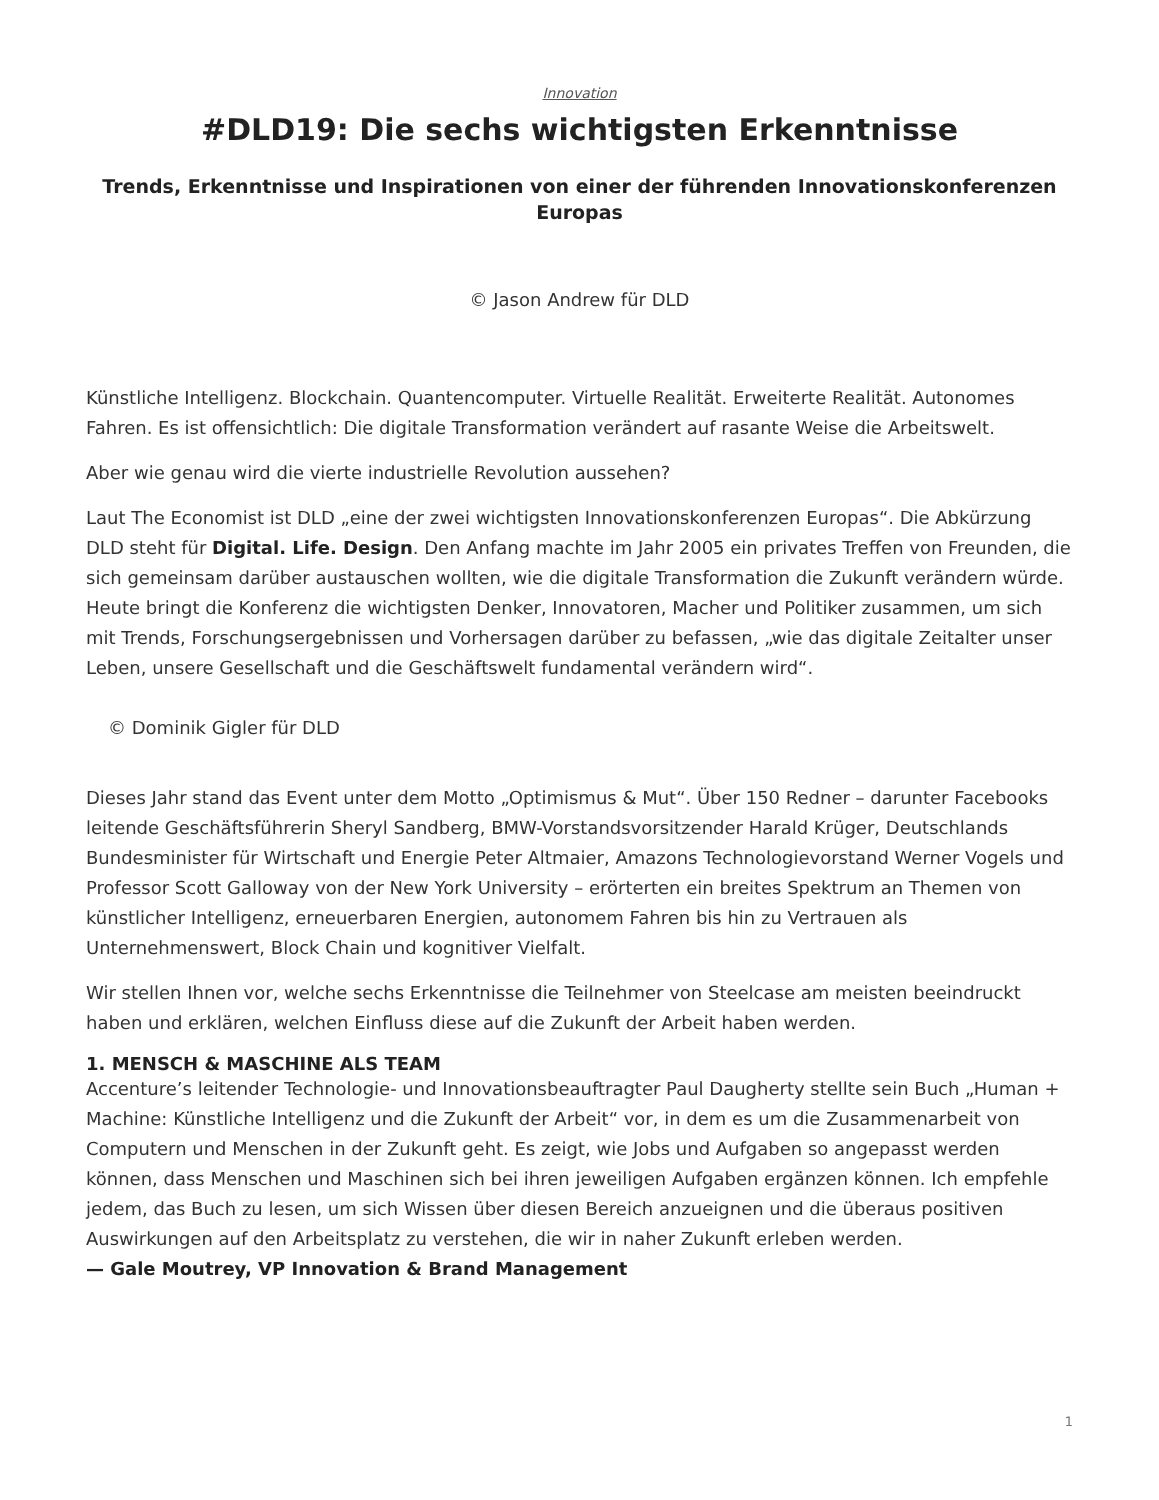Innovation
#DLD19: Die sechs wichtigsten Erkenntnisse
Trends, Erkenntnisse und Inspirationen von einer der führenden Innovationskonferenzen Europas
© Jason Andrew für DLD
Künstliche Intelligenz. Blockchain. Quantencomputer. Virtuelle Realität. Erweiterte Realität. Autonomes Fahren. Es ist offensichtlich: Die digitale Transformation verändert auf rasante Weise die Arbeitswelt.
Aber wie genau wird die vierte industrielle Revolution aussehen?
Laut The Economist ist DLD „eine der zwei wichtigsten Innovationskonferenzen Europas“. Die Abkürzung DLD steht für Digital. Life. Design. Den Anfang machte im Jahr 2005 ein privates Treffen von Freunden, die sich gemeinsam darüber austauschen wollten, wie die digitale Transformation die Zukunft verändern würde. Heute bringt die Konferenz die wichtigsten Denker, Innovatoren, Macher und Politiker zusammen, um sich mit Trends, Forschungsergebnissen und Vorhersagen darüber zu befassen, „wie das digitale Zeitalter unser Leben, unsere Gesellschaft und die Geschäftswelt fundamental verändern wird“.
© Dominik Gigler für DLD
Dieses Jahr stand das Event unter dem Motto „Optimismus & Mut“. Über 150 Redner – darunter Facebooks leitende Geschäftsführerin Sheryl Sandberg, BMW-Vorstandsvorsitzender Harald Krüger, Deutschlands Bundesminister für Wirtschaft und Energie Peter Altmaier, Amazons Technologievorstand Werner Vogels und Professor Scott Galloway von der New York University – erörterten ein breites Spektrum an Themen von künstlicher Intelligenz, erneuerbaren Energien, autonomem Fahren bis hin zu Vertrauen als Unternehmenswert, Block Chain und kognitiver Vielfalt.
Wir stellen Ihnen vor, welche sechs Erkenntnisse die Teilnehmer von Steelcase am meisten beeindruckt haben und erklären, welchen Einfluss diese auf die Zukunft der Arbeit haben werden.
1. MENSCH & MASCHINE ALS TEAM
Accenture’s leitender Technologie- und Innovationsbeauftragter Paul Daugherty stellte sein Buch „Human + Machine: Künstliche Intelligenz und die Zukunft der Arbeit“ vor, in dem es um die Zusammenarbeit von Computern und Menschen in der Zukunft geht. Es zeigt, wie Jobs und Aufgaben so angepasst werden können, dass Menschen und Maschinen sich bei ihren jeweiligen Aufgaben ergänzen können. Ich empfehle jedem, das Buch zu lesen, um sich Wissen über diesen Bereich anzueignen und die überaus positiven Auswirkungen auf den Arbeitsplatz zu verstehen, die wir in naher Zukunft erleben werden.
— Gale Moutrey, VP Innovation & Brand Management
1